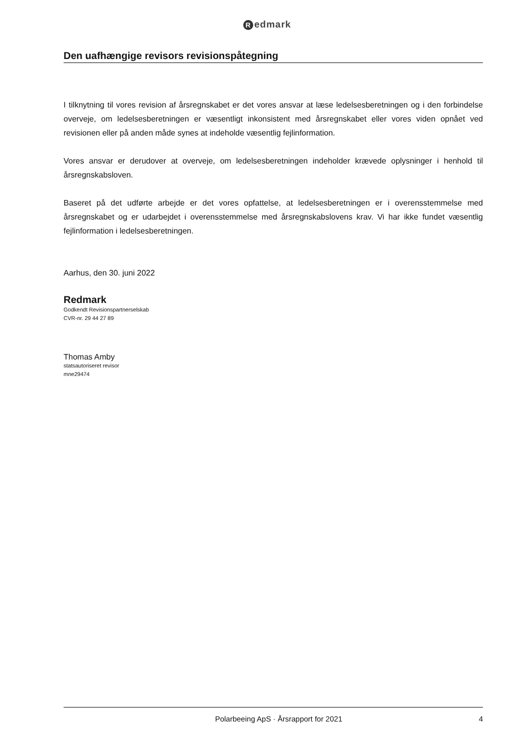Redmark
Den uafhængige revisors revisionspåtegning
I tilknytning til vores revision af årsregnskabet er det vores ansvar at læse ledelsesberetningen og i den forbindelse overveje, om ledelsesberetningen er væsentligt inkonsistent med årsregnskabet eller vores viden opnået ved revisionen eller på anden måde synes at indeholde væsentlig fejlinformation.
Vores ansvar er derudover at overveje, om ledelsesberetningen indeholder krævede oplysninger i henhold til årsregnskabsloven.
Baseret på det udførte arbejde er det vores opfattelse, at ledelsesberetningen er i overensstemmelse med årsregnskabet og er udarbejdet i overensstemmelse med årsregnskabslovens krav. Vi har ikke fundet væsentlig fejlinformation i ledelsesberetningen.
Aarhus, den 30. juni 2022
Redmark
Godkendt Revisionspartnerselskab
CVR-nr. 29 44 27 89
Thomas Amby
statsautoriseret revisor
mne29474
Polarbeeing ApS · Årsrapport for 2021 4